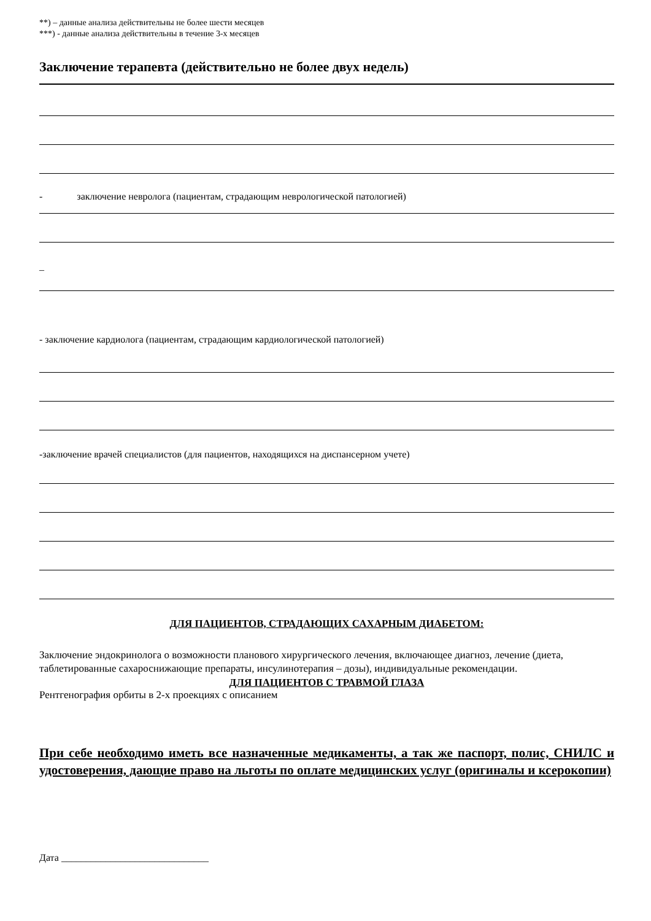**) – данные анализа действительны не более шести месяцев
***) - данные анализа действительны в течение 3-х месяцев
Заключение терапевта (действительно не более двух недель)
- заключение невролога (пациентам, страдающим неврологической патологией)
_
- заключение кардиолога (пациентам, страдающим кардиологической патологией)
-заключение врачей специалистов (для пациентов, находящихся на диспансерном учете)
ДЛЯ ПАЦИЕНТОВ, СТРАДАЮЩИХ САХАРНЫМ ДИАБЕТОМ:
Заключение эндокринолога о возможности планового хирургического лечения, включающее диагноз, лечение (диета, таблетированные сахароснижающие препараты, инсулинотерапия – дозы), индивидуальные рекомендации.
ДЛЯ ПАЦИЕНТОВ С ТРАВМОЙ ГЛАЗА
Рентгенография орбиты в 2-х проекциях с описанием
При себе необходимо иметь все назначенные медикаменты, а так же паспорт, полис, СНИЛС и удостоверения, дающие право на льготы по оплате медицинских услуг (оригиналы и ксерокопии)
Дата ______________________________